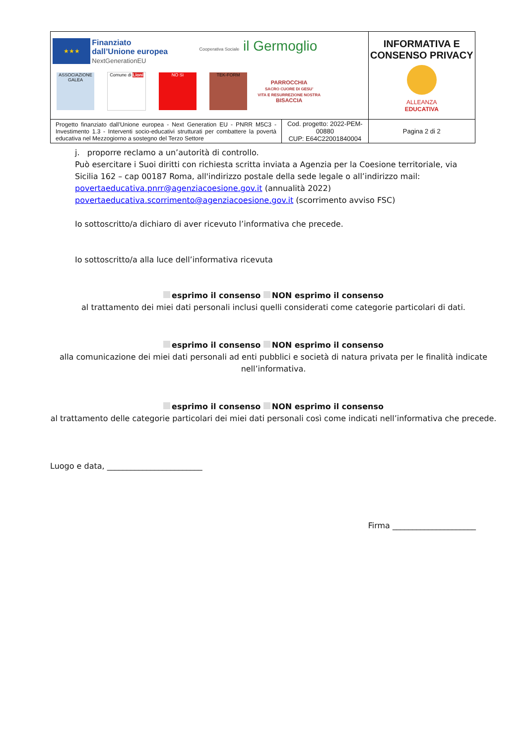| ★★★ Finanziato dall’Unione europea NextGenerationEU Cooperativa Sociale il Germoglio ASSOCIAZIONE GALEA Comune di Lioni NO Sì TEK-FORM PARROCCHIA SACRO CUORE DI GESU’ VITA E RESURREZIONE NOSTRA BISACCIA | | INFORMATIVA E CONSENSO PRIVACY ALLEANZA EDUCATIVA | |
| Progetto finanziato dall’Unione europea - Next Generation EU - PNRR M5C3 - Investimento 1.3 - Interventi socio-educativi strutturati per combattere la povertà educativa nel Mezzogiorno a sostegno del Terzo Settore | Cod. progetto: 2022-PEM-00880 CUP: E64C22001840004 | | Pagina 2 di 2 |
j. proporre reclamo a un’autorità di controllo.
Può esercitare i Suoi diritti con richiesta scritta inviata a Agenzia per la Coesione territoriale, via Sicilia 162 – cap 00187 Roma, all'indirizzo postale della sede legale o all’indirizzo mail:
povertaeducativa.pnrr@agenziacoesione.gov.it (annualità 2022)
povertaeducativa.scorrimento@agenziacoesione.gov.it (scorrimento avviso FSC)
Io sottoscritto/a dichiaro di aver ricevuto l’informativa che precede.
Io sottoscritto/a alla luce dell’informativa ricevuta
esprimo il consenso NON esprimo il consenso
al trattamento dei miei dati personali inclusi quelli considerati come categorie particolari di dati.
esprimo il consenso NON esprimo il consenso
alla comunicazione dei miei dati personali ad enti pubblici e società di natura privata per le finalità indicate nell’informativa.
esprimo il consenso NON esprimo il consenso
al trattamento delle categorie particolari dei miei dati personali così come indicati nell’informativa che precede.
Luogo e data, ________________________
Firma _____________________